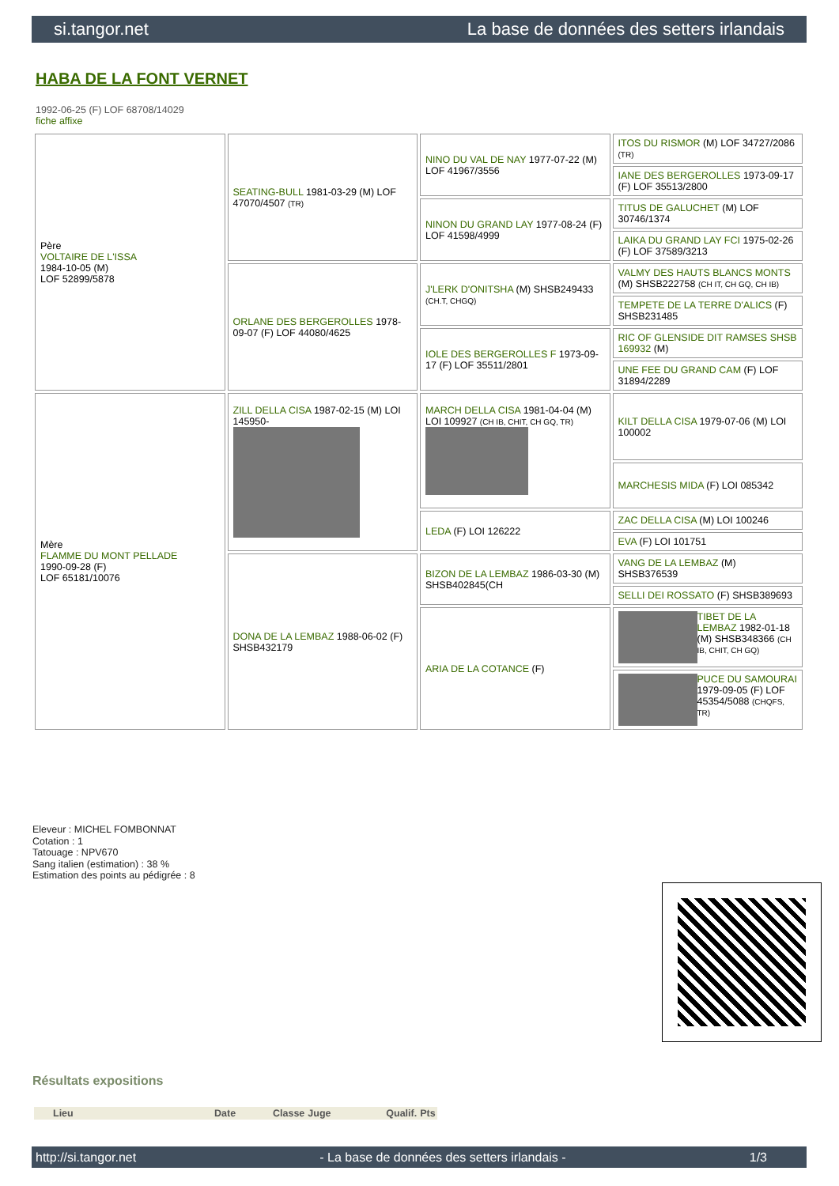si.tangor.net La base de données des setters irlandais
HABA DE LA FONT VERNET
1992-06-25 (F) LOF 68708/14029
fiche affixe
| Père VOLTAIRE DE L'ISSA 1984-10-05 (M) LOF 52899/5878 | SEATING-BULL 1981-03-29 (M) LOF 47070/4507 (TR) | NINO DU VAL DE NAY 1977-07-22 (M) LOF 41967/3556 | ITOS DU RISMOR (M) LOF 34727/2086 (TR) |
| | | | IANE DES BERGEROLLES 1973-09-17 (F) LOF 35513/2800 |
| | | NINON DU GRAND LAY 1977-08-24 (F) LOF 41598/4999 | TITUS DE GALUCHET (M) LOF 30746/1374 |
| | | | LAIKA DU GRAND LAY FCI 1975-02-26 (F) LOF 37589/3213 |
| | ORLANE DES BERGEROLLES 1978-09-07 (F) LOF 44080/4625 | J'LERK D'ONITSHA (M) SHSB249433 (CH.T, CHGQ) | VALMY DES HAUTS BLANCS MONTS (M) SHSB222758 (CH IT, CH GQ, CH IB) |
| | | | TEMPETE DE LA TERRE D'ALICS (F) SHSB231485 |
| | | IOLE DES BERGEROLLES F 1973-09-17 (F) LOF 35511/2801 | RIC OF GLENSIDE DIT RAMSES SHSB 169932 (M) |
| | | | UNE FEE DU GRAND CAM (F) LOF 31894/2289 |
| Mère FLAMME DU MONT PELLADE 1990-09-28 (F) LOF 65181/10076 | ZILL DELLA CISA 1987-02-15 (M) LOI 145950- | MARCH DELLA CISA 1981-04-04 (M) LOI 109927 (CH IB, CHIT, CH GQ, TR) | KILT DELLA CISA 1979-07-06 (M) LOI 100002 |
| | | | MARCHESIS MIDA (F) LOI 085342 |
| | | LEDA (F) LOI 126222 | ZAC DELLA CISA (M) LOI 100246 |
| | | | EVA (F) LOI 101751 |
| | DONA DE LA LEMBAZ 1988-06-02 (F) SHSB432179 | BIZON DE LA LEMBAZ 1986-03-30 (M) SHSB402845(CH | VANG DE LA LEMBAZ (M) SHSB376539 |
| | | | SELLI DEI ROSSATO (F) SHSB389693 |
| | | ARIA DE LA COTANCE (F) | TIBET DE LA LEMBAZ 1982-01-18 (M) SHSB348366 (CH IB, CHIT, CH GQ) |
| | | | PUCE DU SAMOURAI 1979-09-05 (F) LOF 45354/5088 (CHQFS, TR) |
Eleveur : MICHEL FOMBONNAT
Cotation : 1
Tatouage : NPV670
Sang italien (estimation) : 38 %
Estimation des points au pédigrée : 8
Résultats expositions
| | Lieu | Date | Classe | Juge | Qualif. | Pts |
| --- | --- | --- | --- | --- | --- | --- |
http://si.tangor.net - La base de données des setters irlandais - 1/3